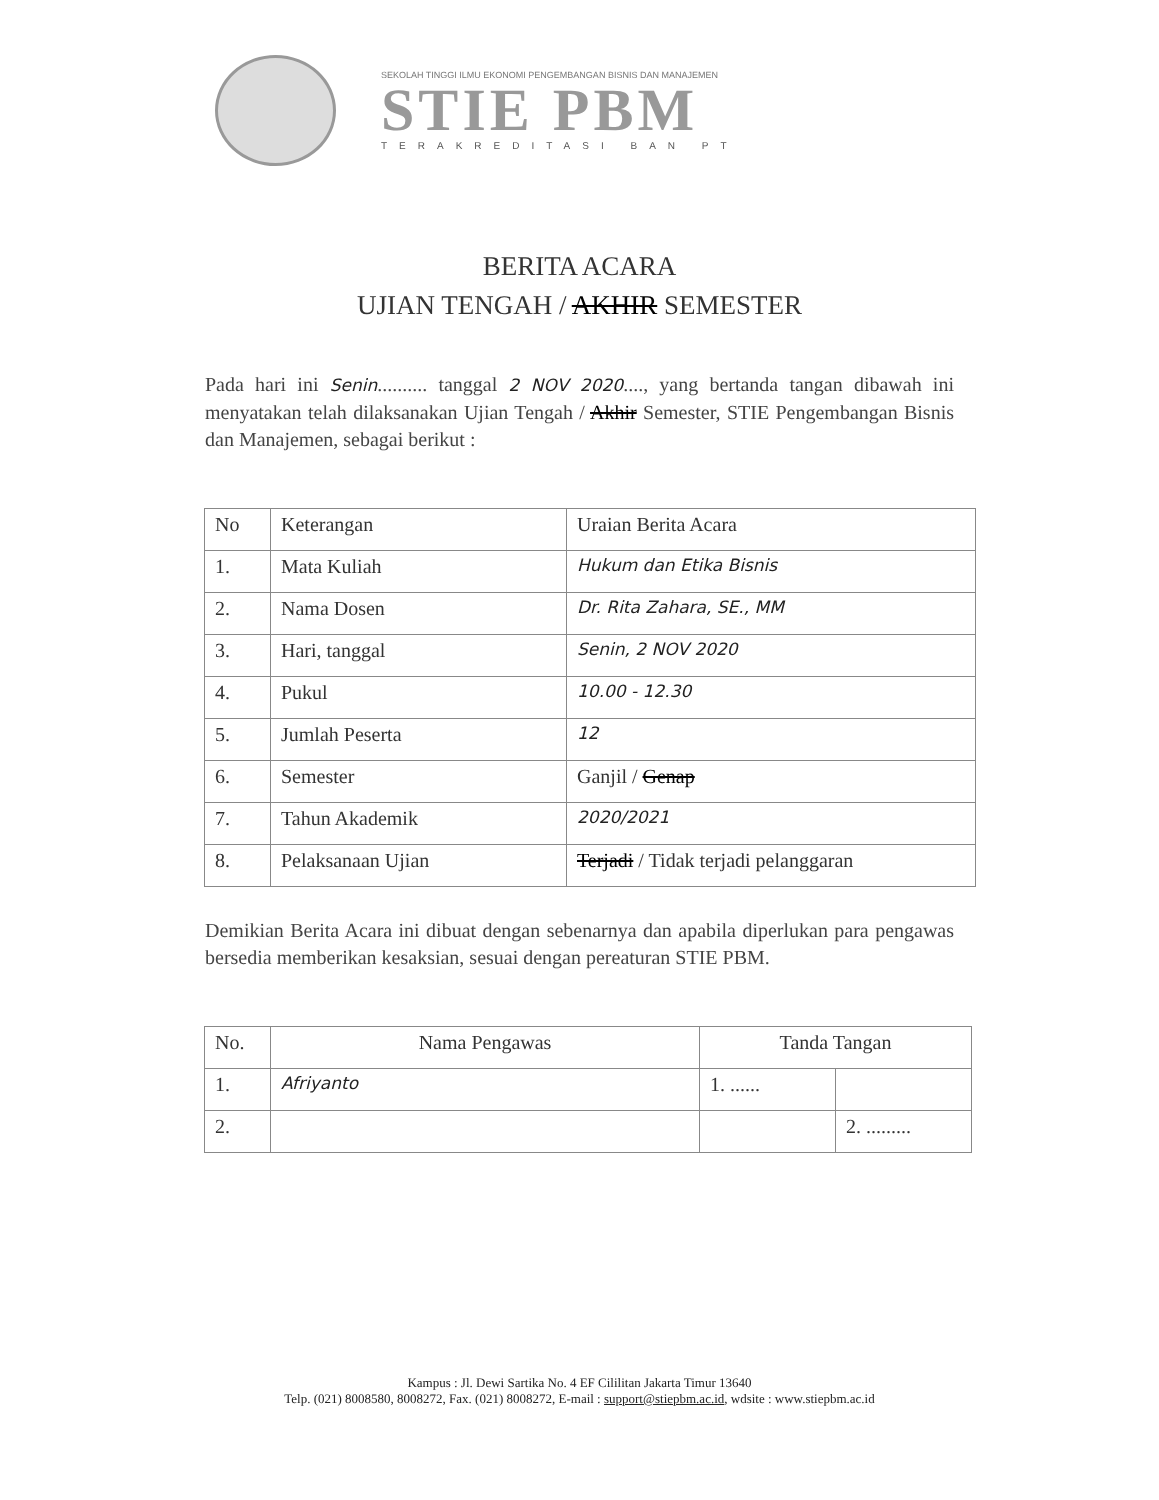SEKOLAH TINGGI ILMU EKONOMI PENGEMBANGAN BISNIS DAN MANAJEMEN
STIE PBM
TERAKREDITASI BAN PT
BERITA ACARA
UJIAN TENGAH / AKHIR SEMESTER
Pada hari ini Senin.......... tanggal 2 NOV 2020...., yang bertanda tangan dibawah ini menyatakan telah dilaksanakan Ujian Tengah / Akhir Semester, STIE Pengembangan Bisnis dan Manajemen, sebagai berikut :
| No | Keterangan | Uraian Berita Acara |
| --- | --- | --- |
| 1. | Mata Kuliah | Hukum dan Etika Bisnis |
| 2. | Nama Dosen | Dr. Rita Zahara, SE., MM |
| 3. | Hari, tanggal | Senin, 2 NOV 2020 |
| 4. | Pukul | 10.00 - 12.30 |
| 5. | Jumlah Peserta | 12 |
| 6. | Semester | Ganjil / Genap |
| 7. | Tahun Akademik | 2020/2021 |
| 8. | Pelaksanaan Ujian | Terjadi / Tidak terjadi pelanggaran |
Demikian Berita Acara ini dibuat dengan sebenarnya dan apabila diperlukan para pengawas bersedia memberikan kesaksian, sesuai dengan pereaturan STIE PBM.
| No. | Nama Pengawas | Tanda Tangan | |
| --- | --- | --- | --- |
| 1. | Afriyanto | 1. ...... | |
| 2. | | | 2. ......... |
Kampus : Jl. Dewi Sartika No. 4 EF Cililitan Jakarta Timur 13640
Telp. (021) 8008580, 8008272, Fax. (021) 8008272, E-mail : support@stiepbm.ac.id, wdsite : www.stiepbm.ac.id